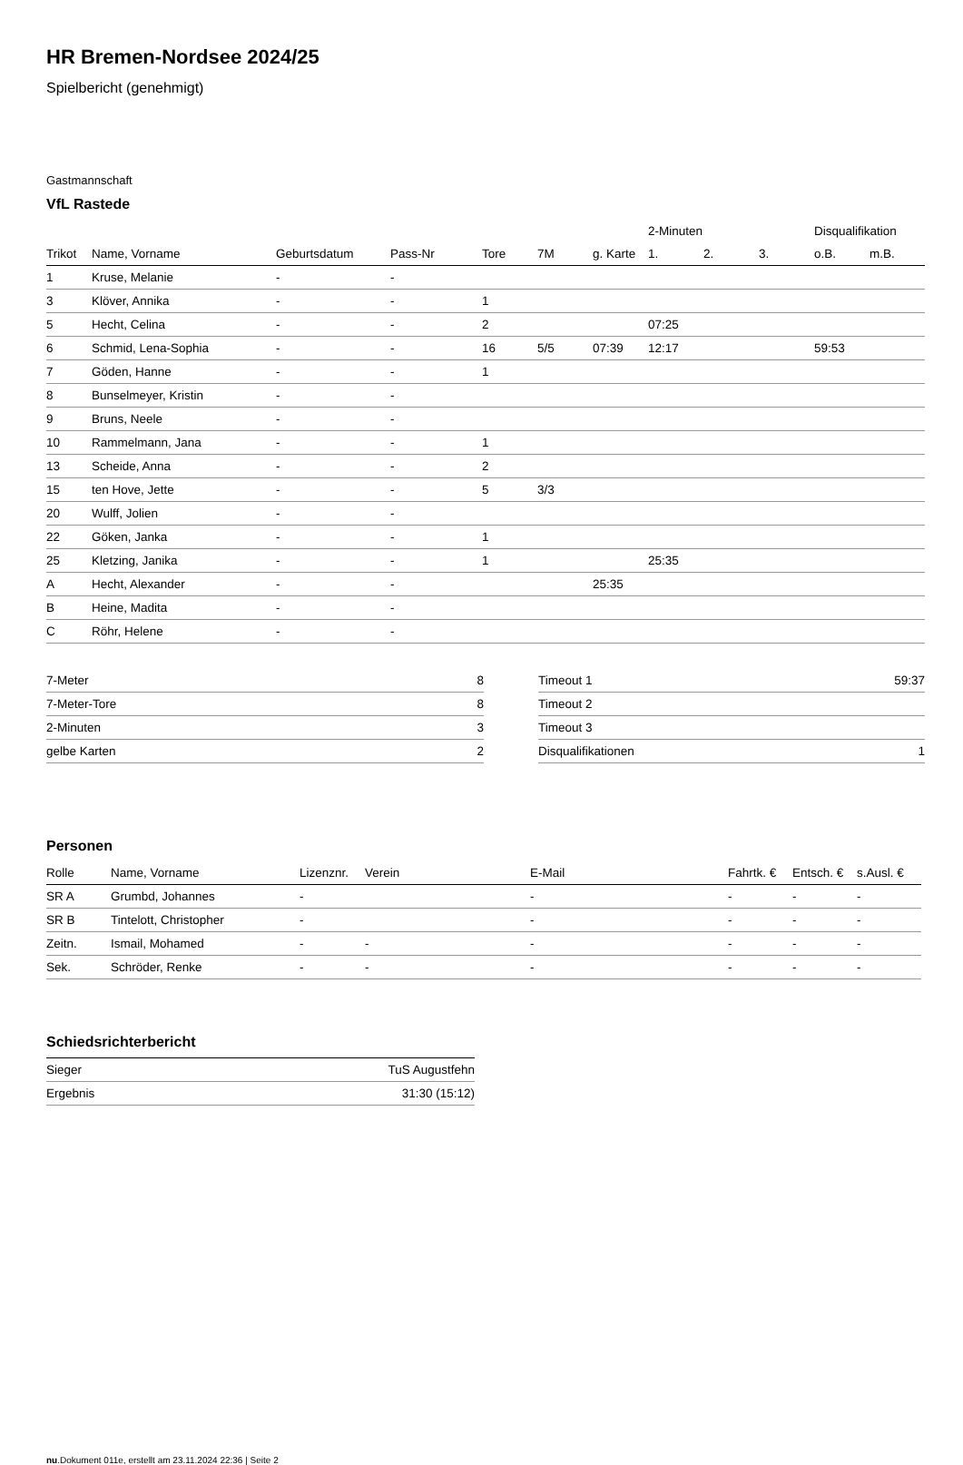HR Bremen-Nordsee 2024/25
Spielbericht (genehmigt)
Gastmannschaft
VfL Rastede
| | | | | | | | 2-Minuten | | | Disqualifikation | |
| --- | --- | --- | --- | --- | --- | --- | --- | --- | --- | --- | --- |
| Trikot | Name, Vorname | Geburtsdatum | Pass-Nr | Tore | 7M | g. Karte | 1. | 2. | 3. | o.B. | m.B. |
| 1 | Kruse, Melanie | - | - | | | | | | | | |
| 3 | Klöver, Annika | - | - | 1 | | | | | | | |
| 5 | Hecht, Celina | - | - | 2 | | | 07:25 | | | | |
| 6 | Schmid, Lena-Sophia | - | - | 16 | 5/5 | 07:39 | 12:17 | | | 59:53 | |
| 7 | Göden, Hanne | - | - | 1 | | | | | | | |
| 8 | Bunselmeyer, Kristin | - | - | | | | | | | | |
| 9 | Bruns, Neele | - | - | | | | | | | | |
| 10 | Rammelmann, Jana | - | - | 1 | | | | | | | |
| 13 | Scheide, Anna | - | - | 2 | | | | | | | |
| 15 | ten Hove, Jette | - | - | 5 | 3/3 | | | | | | |
| 20 | Wulff, Jolien | - | - | | | | | | | | |
| 22 | Göken, Janka | - | - | 1 | | | | | | | |
| 25 | Kletzing, Janika | - | - | 1 | | | 25:35 | | | | |
| A | Hecht, Alexander | - | - | | | 25:35 | | | | | |
| B | Heine, Madita | - | - | | | | | | | | |
| C | Röhr, Helene | - | - | | | | | | | | |
| 7-Meter | 8 |
| 7-Meter-Tore | 8 |
| 2-Minuten | 3 |
| gelbe Karten | 2 |
| Timeout 1 | 59:37 |
| Timeout 2 | |
| Timeout 3 | |
| Disqualifikationen | 1 |
Personen
| Rolle | Name, Vorname | Lizenznr. | Verein | E-Mail | Fahrtk. € | Entsch. € | s.Ausl. € |
| --- | --- | --- | --- | --- | --- | --- | --- |
| SR A | Grumbd, Johannes | - | | - | - | - | - |
| SR B | Tintelott, Christopher | - | | - | - | - | - |
| Zeitn. | Ismail, Mohamed | - | - | - | - | - | - |
| Sek. | Schröder, Renke | - | - | - | - | - | - |
Schiedsrichterbericht
| Sieger | TuS Augustfehn |
| Ergebnis | 31:30 (15:12) |
nu.Dokument 011e, erstellt am 23.11.2024 22:36 | Seite 2